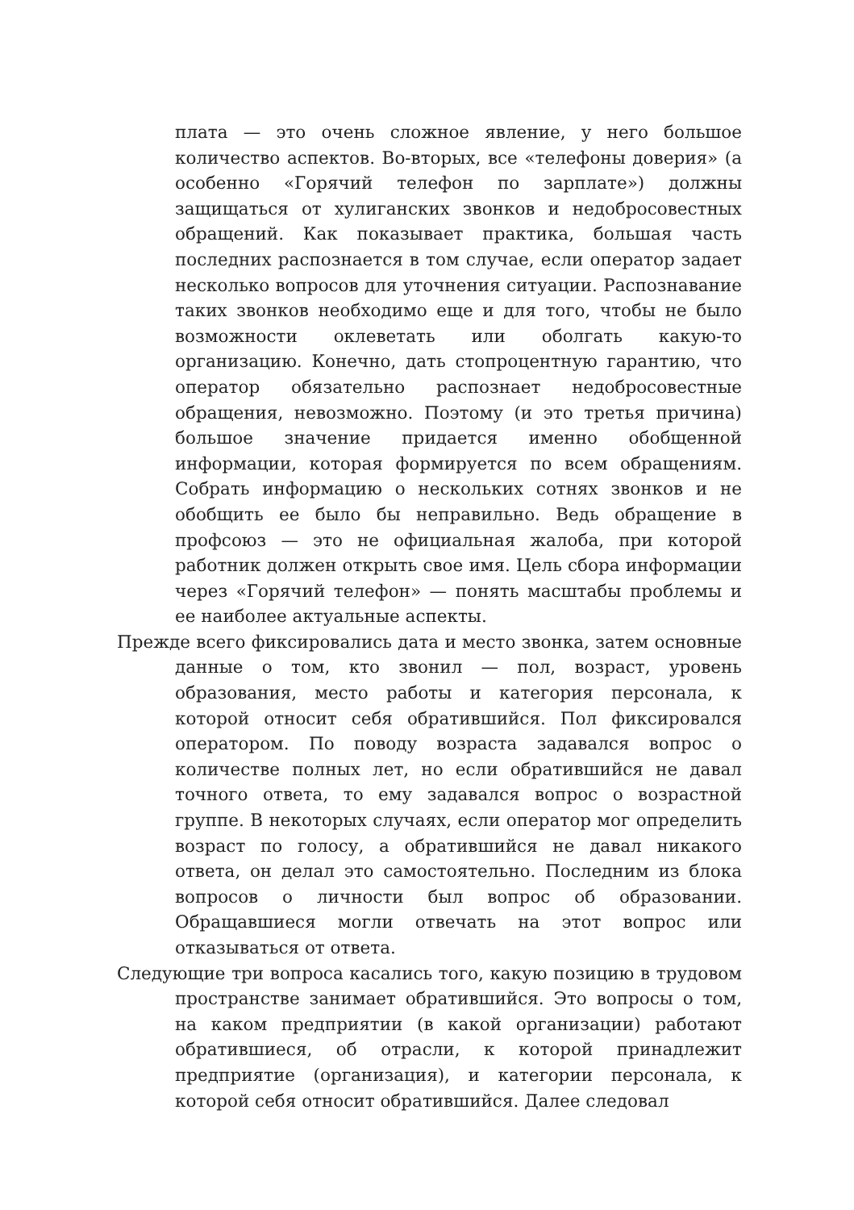плата — это очень сложное явление, у него большое количество аспектов. Во-вторых, все «телефоны доверия» (а особенно «Горячий телефон по зарплате») должны защищаться от хулиганских звонков и недобросовестных обращений. Как показывает практика, большая часть последних распознается в том случае, если оператор задает несколько вопросов для уточнения ситуации. Распознавание таких звонков необходимо еще и для того, чтобы не было возможности оклеветать или оболгать какую-то организацию. Конечно, дать стопроцентную гарантию, что оператор обязательно распознает недобросовестные обращения, невозможно. Поэтому (и это третья причина) большое значение придается именно обобщенной информации, которая формируется по всем обращениям. Собрать информацию о нескольких сотнях звонков и не обобщить ее было бы неправильно. Ведь обращение в профсоюз — это не официальная жалоба, при которой работник должен открыть свое имя. Цель сбора информации через «Горячий телефон» — понять масштабы проблемы и ее наиболее актуальные аспекты.
Прежде всего фиксировались дата и место звонка, затем основные данные о том, кто звонил — пол, возраст, уровень образования, место работы и категория персонала, к которой относит себя обратившийся. Пол фиксировался оператором. По поводу возраста задавался вопрос о количестве полных лет, но если обратившийся не давал точного ответа, то ему задавался вопрос о возрастной группе. В некоторых случаях, если оператор мог определить возраст по голосу, а обратившийся не давал никакого ответа, он делал это самостоятельно. Последним из блока вопросов о личности был вопрос об образовании. Обращавшиеся могли отвечать на этот вопрос или отказываться от ответа.
Следующие три вопроса касались того, какую позицию в трудовом пространстве занимает обратившийся. Это вопросы о том, на каком предприятии (в какой организации) работают обратившиеся, об отрасли, к которой принадлежит предприятие (организация), и категории персонала, к которой себя относит обратившийся. Далее следовал